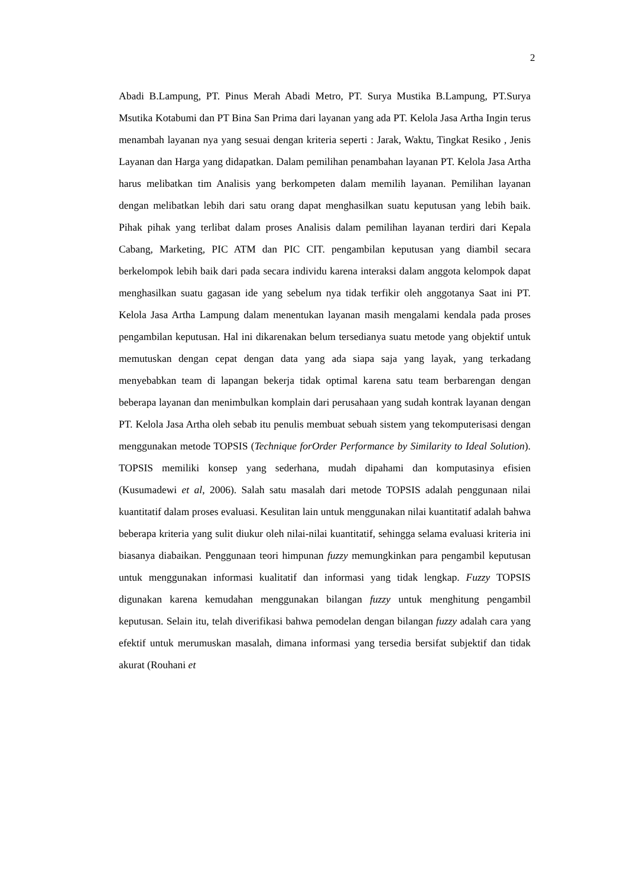2
Abadi B.Lampung, PT. Pinus Merah Abadi Metro, PT. Surya Mustika B.Lampung, PT.Surya Msutika Kotabumi dan PT Bina San Prima dari layanan yang ada PT. Kelola Jasa Artha Ingin terus menambah layanan nya yang sesuai dengan kriteria seperti : Jarak, Waktu, Tingkat Resiko , Jenis Layanan dan Harga yang didapatkan. Dalam pemilihan penambahan layanan PT. Kelola Jasa Artha harus melibatkan tim Analisis yang berkompeten dalam memilih layanan. Pemilihan layanan dengan melibatkan lebih dari satu orang dapat menghasilkan suatu keputusan yang lebih baik. Pihak pihak yang terlibat dalam proses Analisis dalam pemilihan layanan terdiri dari Kepala Cabang, Marketing, PIC ATM dan PIC CIT. pengambilan keputusan yang diambil secara berkelompok lebih baik dari pada secara individu karena interaksi dalam anggota kelompok dapat menghasilkan suatu gagasan ide yang sebelum nya tidak terfikir oleh anggotanya Saat ini PT. Kelola Jasa Artha Lampung dalam menentukan layanan masih mengalami kendala pada proses pengambilan keputusan. Hal ini dikarenakan belum tersedianya suatu metode yang objektif untuk memutuskan dengan cepat dengan data yang ada siapa saja yang layak, yang terkadang menyebabkan team di lapangan bekerja tidak optimal karena satu team berbarengan dengan beberapa layanan dan menimbulkan komplain dari perusahaan yang sudah kontrak layanan dengan PT. Kelola Jasa Artha oleh sebab itu penulis membuat sebuah sistem yang tekomputerisasi dengan menggunakan metode TOPSIS (Technique forOrder Performance by Similarity to Ideal Solution). TOPSIS memiliki konsep yang sederhana, mudah dipahami dan komputasinya efisien (Kusumadewi et al, 2006). Salah satu masalah dari metode TOPSIS adalah penggunaan nilai kuantitatif dalam proses evaluasi. Kesulitan lain untuk menggunakan nilai kuantitatif adalah bahwa beberapa kriteria yang sulit diukur oleh nilai-nilai kuantitatif, sehingga selama evaluasi kriteria ini biasanya diabaikan. Penggunaan teori himpunan fuzzy memungkinkan para pengambil keputusan untuk menggunakan informasi kualitatif dan informasi yang tidak lengkap. Fuzzy TOPSIS digunakan karena kemudahan menggunakan bilangan fuzzy untuk menghitung pengambil keputusan. Selain itu, telah diverifikasi bahwa pemodelan dengan bilangan fuzzy adalah cara yang efektif untuk merumuskan masalah, dimana informasi yang tersedia bersifat subjektif dan tidak akurat (Rouhani et